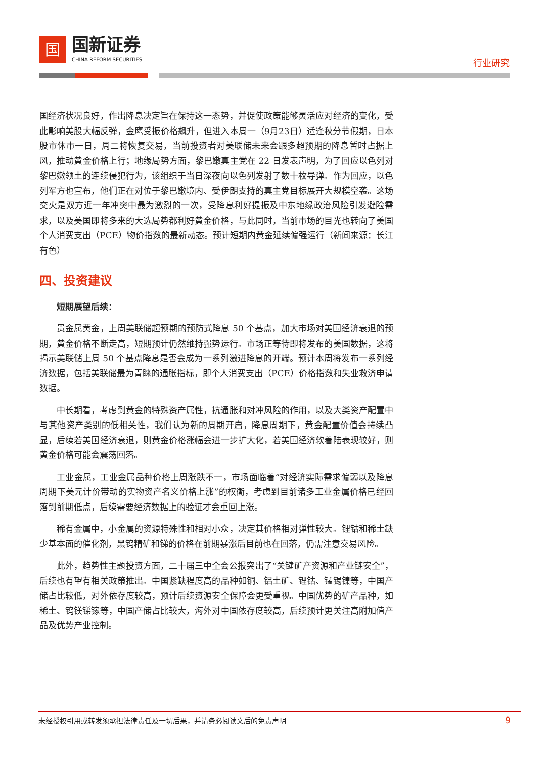国
国新证券
CHINA REFORM SECURITIES
行业研究
国经济状况良好，作出降息决定旨在保持这一态势，并促使政策能够灵活应对经济的变化，受此影响美股大幅反弹，金鹰受振价格飙升，但进入本周一（9月23日）适逢秋分节假期，日本股市休市一日，周二将恢复交易，当前投资者对美联储未来会跟多超预期的降息暂时占据上风，推动黄金价格上行；地缘局势方面，黎巴嫩真主党在 22 日发表声明，为了回应以色列对黎巴嫩领土的连续侵犯行为，该组织于当日深夜向以色列发射了数十枚导弹。作为回应，以色列军方也宣布，他们正在对位于黎巴嫩境内、受伊朗支持的真主党目标展开大规模空袭。这场交火是双方近一年冲突中最为激烈的一次，受降息利好提振及中东地缘政治风险引发避险需求，以及美国即将多来的大选局势都利好黄金价格，与此同时，当前市场的目光也转向了美国个人消费支出（PCE）物价指数的最新动态。预计短期内黄金延续偏强运行（新闻来源：长江有色）
四、投资建议
短期展望后续：
贵金属黄金，上周美联储超预期的预防式降息 50 个基点，加大市场对美国经济衰退的预期，黄金价格不断走高，短期预计仍然维持强势运行。市场正等待即将发布的美国数据，这将揭示美联储上周 50 个基点降息是否会成为一系列激进降息的开端。预计本周将发布一系列经济数据，包括美联储最为青睐的通胀指标，即个人消费支出（PCE）价格指数和失业救济申请数据。
中长期看，考虑到黄金的特殊资产属性，抗通胀和对冲风险的作用，以及大类资产配置中与其他资产类别的低相关性，我们认为新的周期开启，降息周期下，黄金配置价值会持续凸显，后续若美国经济衰退，则黄金价格涨幅会进一步扩大化，若美国经济软着陆表现较好，则黄金价格可能会震荡回落。
工业金属，工业金属品种价格上周涨跌不一，市场面临着“对经济实际需求偏弱以及降息周期下美元计价带动的实物资产名义价格上涨”的权衡，考虑到目前诸多工业金属价格已经回落到前期低点，后续需要经济数据上的验证才会重回上涨。
稀有金属中，小金属的资源特殊性和相对小众，决定其价格相对弹性较大。锂钴和稀土缺少基本面的催化剂，黑钨精矿和锑的价格在前期暴涨后目前也在回落，仍需注意交易风险。
此外，趋势性主题投资方面，二十届三中全会公报突出了“关键矿产资源和产业链安全”，后续也有望有相关政策推出。中国紧缺程度高的品种如铜、铝土矿、锂钴、锰锡镍等，中国产储占比较低，对外依存度较高，预计后续资源安全保障会更受重视。中国优势的矿产品种，如稀土、钨镁锑镓等，中国产储占比较大，海外对中国依存度较高，后续预计更关注高附加值产品及优势产业控制。
未经授权引用或转发须承担法律责任及一切后果，并请务必阅读文后的免责声明 9